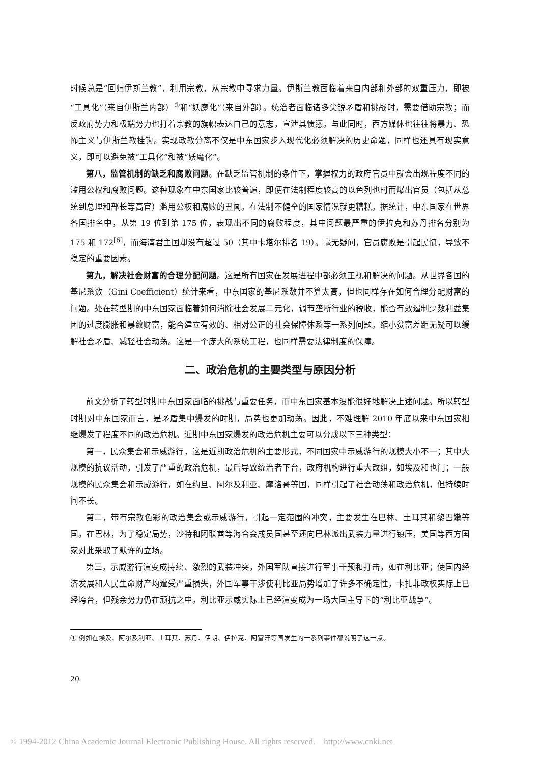时候总是“回归伊斯兰教”，利用宗教，从宗教中寻求力量。伊斯兰教面临着来自内部和外部的双重压力，即被“工具化”（来自伊斯兰内部）<sup>①</sup>和“妖魔化”（来自外部）。统治者面临诸多尖锐矛盾和挑战时，需要借助宗教；而反政府势力和极端势力也打着宗教的旗帜表达自己的意志，宣泄其愤懑。与此同时，西方媒体也往往将暴力、恐怖主义与伊斯兰教挂钩。实现政教分离不仅是中东国家步入现代化必须解决的历史命题，同样也还具有现实意义，即可以避免被“工具化”和被“妖魔化”。
第八，监管机制的缺乏和腐败问题。在缺乏监管机制的条件下，掌握权力的政府官员中就会出现程度不同的滥用公权和腐败问题。这种现象在中东国家比较普遍，即便在法制程度较高的以色列也时而爆出官员（包括从总统到总理和部长等高官）滥用公权和腐败的丑闻。在法制不健全的国家情况就更糟糕。据统计，中东国家在世界各国排名中，从第 19 位到第 175 位，表现出不同的腐败程度，其中问题最严重的伊拉克和苏丹排名分别为 175 和 172<sup>[6]</sup>，而海湾君主国却没有超过 50（其中卡塔尔排名 19）。毫无疑问，官员腐败是引起民愤，导致不稳定的重要因素。
第九，解决社会财富的合理分配问题。这是所有国家在发展进程中都必须正视和解决的问题。从世界各国的基尼系数（Gini Coefficient）统计来看，中东国家的基尼系数并不算太高，但也同样存在如何合理分配财富的问题。处在转型期的中东国家面临着如何消除社会发展二元化，调节垄断行业的税收，能否有效遏制少数利益集团的过度膨胀和暴敛财富，能否建立有效的、相对公正的社会保障体系等一系列问题。缩小贫富差距无疑可以缓解社会矛盾、减轻社会动荡。这是一个庞大的系统工程，也同样需要法律制度的保障。
二、政治危机的主要类型与原因分析
前文分析了转型时期中东国家面临的挑战与重要任务，而中东国家基本没能很好地解决上述问题。所以转型时期对中东国家而言，是矛盾集中爆发的时期，局势也更加动荡。因此，不难理解 2010 年底以来中东国家相继爆发了程度不同的政治危机。近期中东国家爆发的政治危机主要可以分成以下三种类型：
第一，民众集会和示威游行，这是近期政治危机的主要形式，不同国家中示威游行的规模大小不一；其中大规模的抗议活动，引发了严重的政治危机，最后导致统治者下台，政府机构进行重大改组，如埃及和也门；一般规模的民众集会和示威游行，如在约旦、阿尔及利亚、摩洛哥等国，同样引起了社会动荡和政治危机，但持续时间不长。
第二，带有宗教色彩的政治集会或示威游行，引起一定范围的冲突，主要发生在巴林、土耳其和黎巴嫩等国。在巴林，为了稳定局势，沙特和阿联酋等海合会成员国甚至还向巴林派出武装力量进行镇压，美国等西方国家对此采取了默许的立场。
第三，示威游行演变成持续、激烈的武装冲突，外国军队直接进行军事干预和打击，如在利比亚；使国内经济发展和人民生命财产均遭受严重损失，外国军事干涉使利比亚局势增加了许多不确定性，卡扎菲政权实际上已经垮台，但残余势力仍在顽抗之中。利比亚示威实际上已经演变成为一场大国主导下的“利比亚战争”。
① 例如在埃及、阿尔及利亚、土耳其、苏丹、伊朗、伊拉克、阿富汗等国发生的一系列事件都说明了这一点。
20
© 1994-2012 China Academic Journal Electronic Publishing House. All rights reserved. http://www.cnki.net